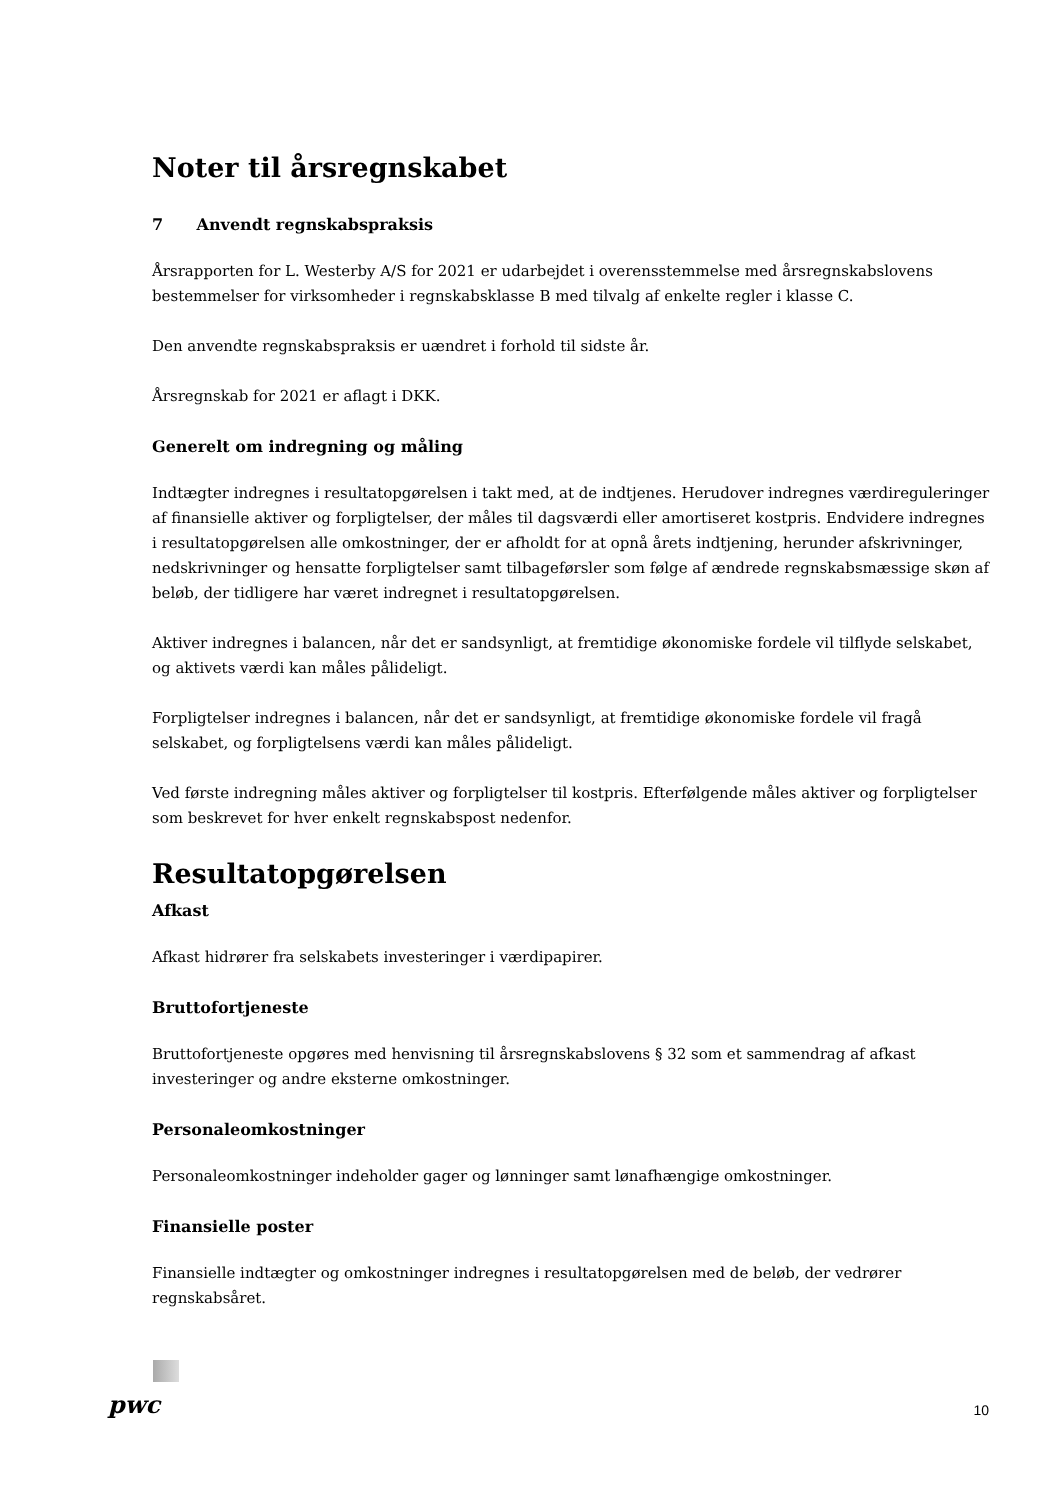Noter til årsregnskabet
7 Anvendt regnskabspraksis
Årsrapporten for L. Westerby A/S for 2021 er udarbejdet i overensstemmelse med årsregnskabslovens bestemmelser for virksomheder i regnskabsklasse B med tilvalg af enkelte regler i klasse C.
Den anvendte regnskabspraksis er uændret i forhold til sidste år.
Årsregnskab for 2021 er aflagt i DKK.
Generelt om indregning og måling
Indtægter indregnes i resultatopgørelsen i takt med, at de indtjenes. Herudover indregnes værdireguleringer af finansielle aktiver og forpligtelser, der måles til dagsværdi eller amortiseret kostpris. Endvidere indregnes i resultatopgørelsen alle omkostninger, der er afholdt for at opnå årets indtjening, herunder afskrivninger, nedskrivninger og hensatte forpligtelser samt tilbageførsler som følge af ændrede regnskabsmæssige skøn af beløb, der tidligere har været indregnet i resultatopgørelsen.
Aktiver indregnes i balancen, når det er sandsynligt, at fremtidige økonomiske fordele vil tilflyde selskabet, og aktivets værdi kan måles pålideligt.
Forpligtelser indregnes i balancen, når det er sandsynligt, at fremtidige økonomiske fordele vil fragå selskabet, og forpligtelsens værdi kan måles pålideligt.
Ved første indregning måles aktiver og forpligtelser til kostpris. Efterfølgende måles aktiver og forpligtelser som beskrevet for hver enkelt regnskabspost nedenfor.
Resultatopgørelsen
Afkast
Afkast hidrører fra selskabets investeringer i værdipapirer.
Bruttofortjeneste
Bruttofortjeneste opgøres med henvisning til årsregnskabslovens § 32 som et sammendrag af afkast investeringer og andre eksterne omkostninger.
Personaleomkostninger
Personaleomkostninger indeholder gager og lønninger samt lønafhængige omkostninger.
Finansielle poster
Finansielle indtægter og omkostninger indregnes i resultatopgørelsen med de beløb, der vedrører regnskabsåret.
pwc 10